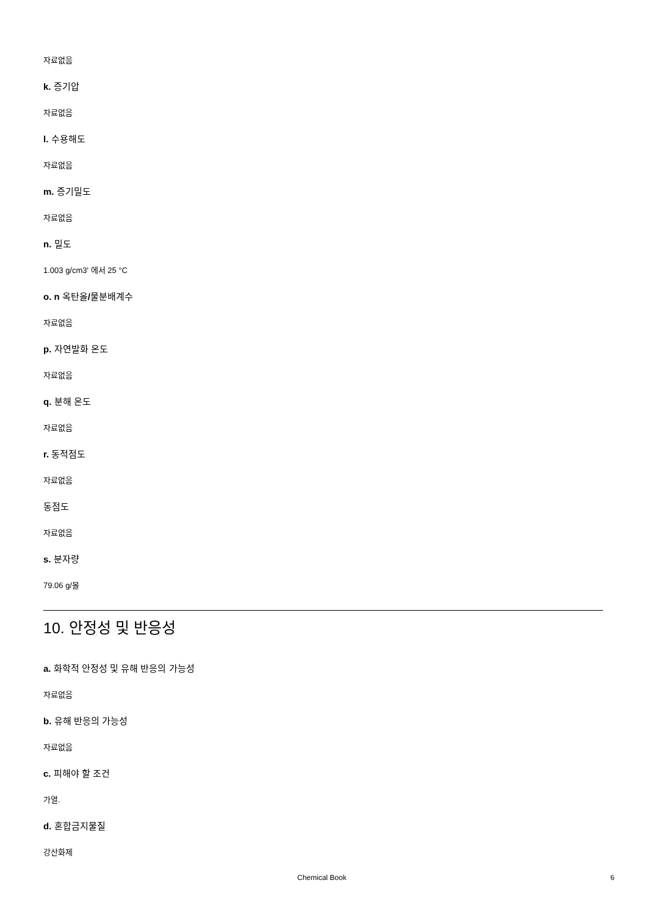자료없음
k. 증기압
자료없음
l. 수용해도
자료없음
m. 증기밀도
자료없음
n. 밀도
1.003 g/cm3' 에서 25 °C
o. n 옥탄올/물분배계수
자료없음
p. 자연발화 온도
자료없음
q. 분해 온도
자료없음
r. 동적점도
자료없음
동점도
자료없음
s. 분자량
79.06 g/몰
10. 안정성 및 반응성
a. 화학적 안정성 및 유해 반응의 가능성
자료없음
b. 유해 반응의 가능성
자료없음
c. 피해야 할 조건
가열.
d. 혼합금지물질
강산화제
Chemical Book 6